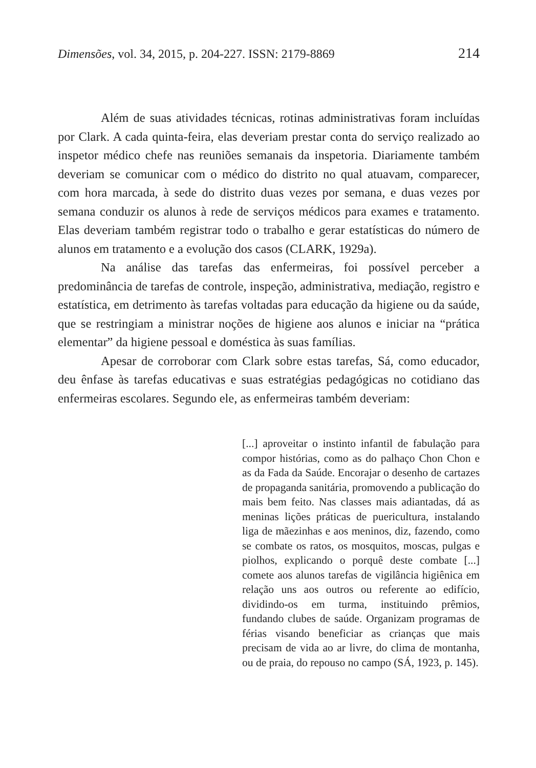Dimensões, vol. 34, 2015, p. 204-227. ISSN: 2179-8869 214
Além de suas atividades técnicas, rotinas administrativas foram incluídas por Clark. A cada quinta-feira, elas deveriam prestar conta do serviço realizado ao inspetor médico chefe nas reuniões semanais da inspetoria. Diariamente também deveriam se comunicar com o médico do distrito no qual atuavam, comparecer, com hora marcada, à sede do distrito duas vezes por semana, e duas vezes por semana conduzir os alunos à rede de serviços médicos para exames e tratamento. Elas deveriam também registrar todo o trabalho e gerar estatísticas do número de alunos em tratamento e a evolução dos casos (CLARK, 1929a).
Na análise das tarefas das enfermeiras, foi possível perceber a predominância de tarefas de controle, inspeção, administrativa, mediação, registro e estatística, em detrimento às tarefas voltadas para educação da higiene ou da saúde, que se restringiam a ministrar noções de higiene aos alunos e iniciar na “prática elementar” da higiene pessoal e doméstica às suas famílias.
Apesar de corroborar com Clark sobre estas tarefas, Sá, como educador, deu ênfase às tarefas educativas e suas estratégias pedagógicas no cotidiano das enfermeiras escolares. Segundo ele, as enfermeiras também deveriam:
[...] aproveitar o instinto infantil de fabulação para compor histórias, como as do palhaço Chon Chon e as da Fada da Saúde. Encorajar o desenho de cartazes de propaganda sanitária, promovendo a publicação do mais bem feito. Nas classes mais adiantadas, dá as meninas lições práticas de puericultura, instalando liga de mãezinhas e aos meninos, diz, fazendo, como se combate os ratos, os mosquitos, moscas, pulgas e piolhos, explicando o porquê deste combate [...] comete aos alunos tarefas de vigilância higiênica em relação uns aos outros ou referente ao edifício, dividindo-os em turma, instituindo prêmios, fundando clubes de saúde. Organizam programas de férias visando beneficiar as crianças que mais precisam de vida ao ar livre, do clima de montanha, ou de praia, do repouso no campo (SÁ, 1923, p. 145).